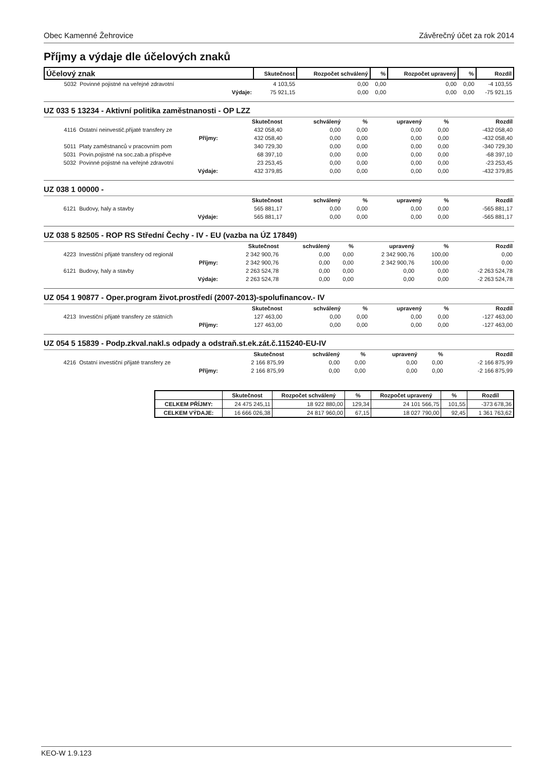Obec Kamenné Žehrovice Závěrečný účet za rok 2014
Příjmy a výdaje dle účelových znaků
| Účelový znak | | Skutečnost | Rozpočet schválený | % | Rozpočet upravený | % | Rozdíl |
| --- | --- | --- | --- | --- | --- | --- | --- |
| 5032 | Povinné pojistné na veřejné zdravotní | 4 103,55 | 0,00 | 0,00 | 0,00 | 0,00 | -4 103,55 |
| | Výdaje: | 75 921,15 | 0,00 | 0,00 | 0,00 | 0,00 | -75 921,15 |
UZ 033 5 13234 - Aktivní politika zaměstnanosti - OP LZZ
| | | Skutečnost | schválený | % | upravený | % | Rozdíl |
| --- | --- | --- | --- | --- | --- | --- | --- |
| 4116 | Ostatní neinvestič.přijaté transfery ze | 432 058,40 | 0,00 | 0,00 | 0,00 | 0,00 | -432 058,40 |
| | Příjmy: | 432 058,40 | 0,00 | 0,00 | 0,00 | 0,00 | -432 058,40 |
| 5011 | Platy zaměstnanců v pracovním pom | 340 729,30 | 0,00 | 0,00 | 0,00 | 0,00 | -340 729,30 |
| 5031 | Povin.pojistné na soc.zab.a příspěve | 68 397,10 | 0,00 | 0,00 | 0,00 | 0,00 | -68 397,10 |
| 5032 | Povinné pojistné na veřejné zdravotní | 23 253,45 | 0,00 | 0,00 | 0,00 | 0,00 | -23 253,45 |
| | Výdaje: | 432 379,85 | 0,00 | 0,00 | 0,00 | 0,00 | -432 379,85 |
UZ 038 1 00000 -
| | | Skutečnost | schválený | % | upravený | % | Rozdíl |
| --- | --- | --- | --- | --- | --- | --- | --- |
| 6121 | Budovy, haly a stavby | 565 881,17 | 0,00 | 0,00 | 0,00 | 0,00 | -565 881,17 |
| | Výdaje: | 565 881,17 | 0,00 | 0,00 | 0,00 | 0,00 | -565 881,17 |
UZ 038 5 82505 - ROP RS Střední Čechy - IV - EU (vazba na ÚZ 17849)
| | | Skutečnost | schválený | % | upravený | % | Rozdíl |
| --- | --- | --- | --- | --- | --- | --- | --- |
| 4223 | Investiční přijaté transfery od regionál | 2 342 900,76 | 0,00 | 0,00 | 2 342 900,76 | 100,00 | 0,00 |
| | Příjmy: | 2 342 900,76 | 0,00 | 0,00 | 2 342 900,76 | 100,00 | 0,00 |
| 6121 | Budovy, haly a stavby | 2 263 524,78 | 0,00 | 0,00 | 0,00 | 0,00 | -2 263 524,78 |
| | Výdaje: | 2 263 524,78 | 0,00 | 0,00 | 0,00 | 0,00 | -2 263 524,78 |
UZ 054 1 90877 - Oper.program život.prostředí (2007-2013)-spolufinancov.- IV
| | | Skutečnost | schválený | % | upravený | % | Rozdíl |
| --- | --- | --- | --- | --- | --- | --- | --- |
| 4213 | Investiční přijaté transfery ze státních | 127 463,00 | 0,00 | 0,00 | 0,00 | 0,00 | -127 463,00 |
| | Příjmy: | 127 463,00 | 0,00 | 0,00 | 0,00 | 0,00 | -127 463,00 |
UZ 054 5 15839 - Podp.zkval.nakl.s odpady a odstraň.st.ek.zát.č.115240-EU-IV
| | | Skutečnost | schválený | % | upravený | % | Rozdíl |
| --- | --- | --- | --- | --- | --- | --- | --- |
| 4216 | Ostatní investiční přijaté transfery ze | 2 166 875,99 | 0,00 | 0,00 | 0,00 | 0,00 | -2 166 875,99 |
| | Příjmy: | 2 166 875,99 | 0,00 | 0,00 | 0,00 | 0,00 | -2 166 875,99 |
| | Skutečnost | Rozpočet schválený | % | Rozpočet upravený | % | Rozdíl |
| --- | --- | --- | --- | --- | --- | --- |
| CELKEM PŘÍJMY: | 24 475 245,11 | 18 922 880,00 | 129,34 | 24 101 566,75 | 101,55 | -373 678,36 |
| CELKEM VÝDAJE: | 16 666 026,38 | 24 817 960,00 | 67,15 | 18 027 790,00 | 92,45 | 1 361 763,62 |
KEO-W 1.9.123